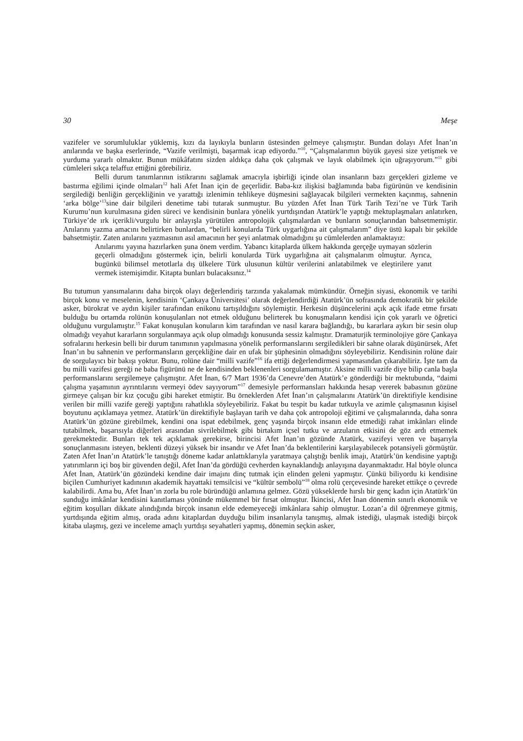30 Meşe
vazifeler ve sorumluluklar yüklemiş, kızı da layıkıyla bunların üstesinden gelmeye çalışmıştır. Bundan dolayı Afet İnan’ın anılarında ve başka eserlerinde, “Vazife verilmişti, başarmak icap ediyordu.”<sup>10</sup>, “Çalışmalarımın büyük gayesi size yetişmek ve yurduma yararlı olmaktır. Bunun mükâfatını sizden aldıkça daha çok çalışmak ve layık olabilmek için uğraşıyorum.”<sup>11</sup> gibi cümleleri sıkça telaffuz ettiğini görebiliriz.
Belli durum tanımlarının istikrarını sağlamak amacıyla işbirliği içinde olan insanların bazı gerçekleri gizleme ve bastırma eğilimi içinde olmaları<sup>12</sup> hali Afet İnan için de geçerlidir. Baba-kız ilişkisi bağlamında baba figürünün ve kendisinin sergilediği benliğin gerçekliğinin ve yarattığı izlenimin tehlikeye düşmesini sağlayacak bilgileri vermekten kaçınmış, sahnenin ‘arka bölge’<sup>13</sup>sine dair bilgileri denetime tabi tutarak sunmuştur. Bu yüzden Afet İnan Türk Tarih Tezi’ne ve Türk Tarih Kurumu’nun kurulmasına giden süreci ve kendisinin bunlara yönelik yurtdışından Atatürk’le yaptığı mektuplaşmaları anlatırken, Türkiye’de ırk içerikli/vurgulu bir anlayışla yürütülen antropolojik çalışmalardan ve bunların sonuçlarından bahsetmemiştir. Anılarını yazma amacını belirtirken bunlardan, “belirli konularda Türk uygarlığına ait çalışmalarım” diye üstü kapalı bir şekilde bahsetmiştir. Zaten anılarını yazmasının asıl amacının her şeyi anlatmak olmadığını şu cümlelerden anlamaktayız:
Anılarımı yayına hazırlarken şuna önem verdim. Yabancı kitaplarda ülkem hakkında gerçeğe uymayan sözlerin geçerli olmadığını göstermek için, belirli konularda Türk uygarlığına ait çalışmalarım olmuştur. Ayrıca, bugünkü bilimsel metotlarla dış ülkelere Türk ulusunun kültür verilerini anlatabilmek ve eleştirilere yanıt vermek istemişimdir. Kitapta bunları bulacaksınız.<sup>14</sup>
Bu tutumun yansımalarını daha birçok olayı değerlendiriş tarzında yakalamak mümkündür. Örneğin siyasi, ekonomik ve tarihi birçok konu ve meselenin, kendisinin ‘Çankaya Üniversitesi’ olarak değerlendirdiği Atatürk’ün sofrasında demokratik bir şekilde asker, bürokrat ve aydın kişiler tarafından enikonu tartışıldığını söylemiştir. Herkesin düşüncelerini açık açık ifade etme fırsatı bulduğu bu ortamda rolünün konuşulanları not etmek olduğunu belirterek bu konuşmaların kendisi için çok yararlı ve öğretici olduğunu vurgulamıştır.<sup>15</sup> Fakat konuşulan konuların kim tarafından ve nasıl karara bağlandığı, bu kararlara aykırı bir sesin olup olmadığı veyahut kararların sorgulanmaya açık olup olmadığı konusunda sessiz kalmıştır. Dramaturjik terminolojiye göre Çankaya sofralarını herkesin belli bir durum tanımının yapılmasına yönelik performanslarını sergiledikleri bir sahne olarak düşünürsek, Afet İnan’ın bu sahnenin ve performansların gerçekliğine dair en ufak bir şüphesinin olmadığını söyleyebiliriz. Kendisinin rolüne dair de sorgulayıcı bir bakışı yoktur. Bunu, rolüne dair “milli vazife”<sup>16</sup> ifa ettiği değerlendirmesi yapmasından çıkarabiliriz. İşte tam da bu milli vazifesi gereği ne baba figürünü ne de kendisinden beklenenleri sorgulamamıştır. Aksine milli vazife diye bilip canla başla performanslarını sergilemeye çalışmıştır. Afet İnan, 6/7 Mart 1936’da Cenevre’den Atatürk’e gönderdiği bir mektubunda, “daimi çalışma yaşamının ayrıntılarını vermeyi ödev sayıyorum”<sup>17</sup> demesiyle performansları hakkında hesap vererek babasının gözüne girmeye çalışan bir kız çocuğu gibi hareket etmiştir. Bu örneklerden Afet İnan’ın çalışmalarını Atatürk’ün direktifiyle kendisine verilen bir milli vazife gereği yaptığını rahatlıkla söyleyebiliriz. Fakat bu tespit bu kadar tutkuyla ve azimle çalışmasının kişisel boyutunu açıklamaya yetmez. Atatürk’ün direktifiyle başlayan tarih ve daha çok antropoloji eğitimi ve çalışmalarında, daha sonra Atatürk’ün gözüne girebilmek, kendini ona ispat edebilmek, genç yaşında birçok insanın elde etmediği rahat imkânları elinde tutabilmek, başarısıyla diğerleri arasından sivrilebilmek gibi birtakım içsel tutku ve arzuların etkisini de göz ardı etmemek gerekmektedir. Bunları tek tek açıklamak gerekirse, birincisi Afet İnan’ın gözünde Atatürk, vazifeyi veren ve başarıyla sonuçlanmasını isteyen, beklenti düzeyi yüksek bir insandır ve Afet İnan’da beklentilerini karşılayabilecek potansiyeli görmüştür. Zaten Afet İnan’ın Atatürk’le tanıştığı döneme kadar anlattıklarıyla yaratmaya çalıştığı benlik imajı, Atatürk’ün kendisine yaptığı yatırımların içi boş bir güvenden değil, Afet İnan’da gördüğü cevherden kaynaklandığı anlayışına dayanmaktadır. Hal böyle olunca Afet İnan, Atatürk’ün gözündeki kendine dair imajını dinç tutmak için elinden geleni yapmıştır. Çünkü biliyordu ki kendisine biçilen Cumhuriyet kadınının akademik hayattaki temsilcisi ve “kültür sembolü”<sup>18</sup> olma rolü çerçevesinde hareket ettikçe o çevrede kalabilirdi. Ama bu, Afet İnan’ın zorla bu role büründüğü anlamına gelmez. Gözü yükseklerde hırslı bir genç kadın için Atatürk’ün sunduğu imkânlar kendisini kanıtlaması yönünde mükemmel bir fırsat olmuştur. İkincisi, Afet İnan dönemin sınırlı ekonomik ve eğitim koşulları dikkate alındığında birçok insanın elde edemeyeceği imkânlara sahip olmuştur. Lozan’a dil öğrenmeye gitmiş, yurtdışında eğitim almış, orada adını kitaplardan duyduğu bilim insanlarıyla tanışmış, almak istediği, ulaşmak istediği birçok kitaba ulaşmış, gezi ve inceleme amaçlı yurtdışı seyahatleri yapmış, dönemin seçkin asker,